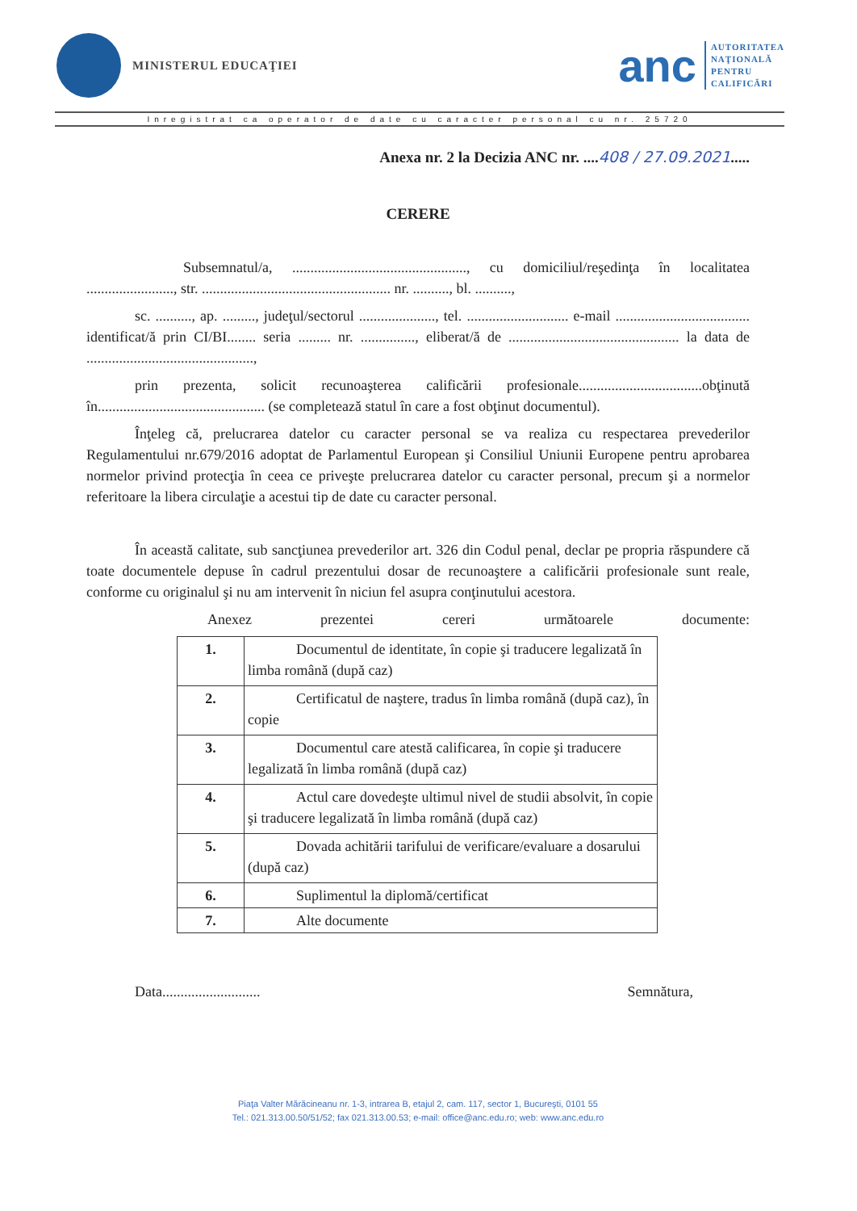MINISTERUL EDUCAŢIEI
anc
AUTORITATEA
NAŢIONALĂ
PENTRU
CALIFICĂRI
Inregistrat ca operator de date cu caracter personal cu nr. 25720
Anexa nr. 2 la Decizia ANC nr. ....408 / 27.09.2021.....
CERERE
Subsemnatul/a, ................................................, cu domiciliul/reşedinţa în localitatea ........................, str. .................................................... nr. .........., bl. ..........,
sc. .........., ap. ........., judeţul/sectorul ....................., tel. ............................ e-mail ..................................... identificat/ă prin CI/BI........ seria ......... nr. ..............., eliberat/ă de ............................................... la data de ..............................................,
prin prezenta, solicit recunoaşterea calificării profesionale..................................obţinută în.............................................. (se completează statul în care a fost obţinut documentul).
Înţeleg că, prelucrarea datelor cu caracter personal se va realiza cu respectarea prevederilor Regulamentului nr.679/2016 adoptat de Parlamentul European şi Consiliul Uniunii Europene pentru aprobarea normelor privind protecţia în ceea ce priveşte prelucrarea datelor cu caracter personal, precum şi a normelor referitoare la libera circulaţie a acestui tip de date cu caracter personal.
În această calitate, sub sancţiunea prevederilor art. 326 din Codul penal, declar pe propria răspundere că toate documentele depuse în cadrul prezentului dosar de recunoaştere a calificării profesionale sunt reale, conforme cu originalul şi nu am intervenit în niciun fel asupra conţinutului acestora.
Anexez prezentei cereri următoarele documente:
| 1. | Documentul de identitate, în copie şi traducere legalizată în limba română (după caz) |
| 2. | Certificatul de naştere, tradus în limba română (după caz), în copie |
| 3. | Documentul care atestă calificarea, în copie şi traducere legalizată în limba română (după caz) |
| 4. | Actul care dovedeşte ultimul nivel de studii absolvit, în copie şi traducere legalizată în limba română (după caz) |
| 5. | Dovada achitării tarifului de verificare/evaluare a dosarului (după caz) |
| 6. | Suplimentul la diplomă/certificat |
| 7. | Alte documente |
Data........................... Semnătura,
Piaţa Valter Mărăcineanu nr. 1-3, intrarea B, etajul 2, cam. 117, sector 1, Bucureşti, 0101 55
Tel.: 021.313.00.50/51/52; fax 021.313.00.53; e-mail: office@anc.edu.ro; web: www.anc.edu.ro